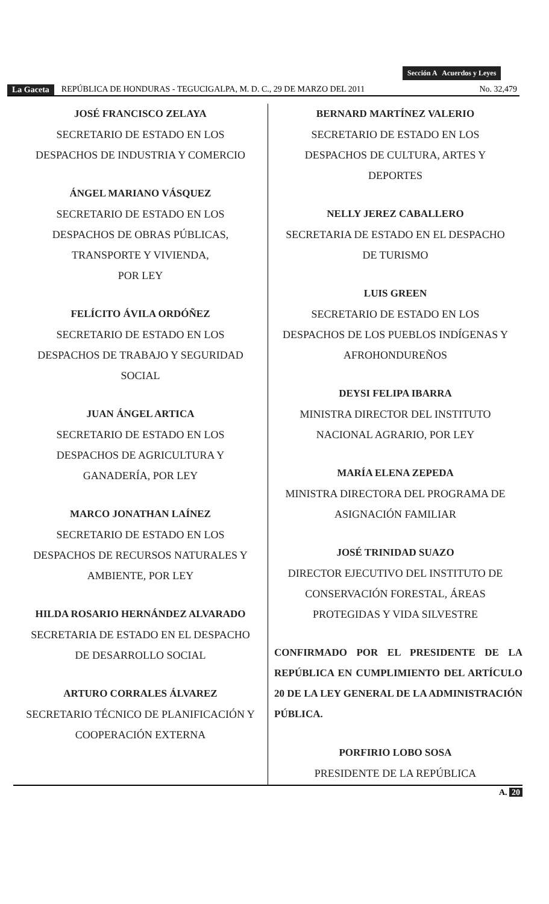Sección A Acuerdos y Leyes
La Gaceta REPÚBLICA DE HONDURAS - TEGUCIGALPA, M. D. C., 29 DE MARZO DEL 2011 No. 32,479
JOSÉ FRANCISCO ZELAYA
SECRETARIO DE ESTADO EN LOS
DESPACHOS DE INDUSTRIA Y COMERCIO
ÁNGEL MARIANO VÁSQUEZ
SECRETARIO DE ESTADO EN LOS
DESPACHOS DE OBRAS PÚBLICAS,
TRANSPORTE Y VIVIENDA,
POR LEY
FELÍCITO ÁVILA ORDÓÑEZ
SECRETARIO DE ESTADO EN LOS
DESPACHOS DE TRABAJO Y SEGURIDAD
SOCIAL
JUAN ÁNGEL ARTICA
SECRETARIO DE ESTADO EN LOS
DESPACHOS DE AGRICULTURA Y
GANADERÍA, POR LEY
MARCO JONATHAN LAÍNEZ
SECRETARIO DE ESTADO EN LOS
DESPACHOS DE RECURSOS NATURALES Y
AMBIENTE, POR LEY
HILDA ROSARIO HERNÁNDEZ ALVARADO
SECRETARIA DE ESTADO EN EL DESPACHO
DE DESARROLLO SOCIAL
ARTURO CORRALES ÁLVAREZ
SECRETARIO TÉCNICO DE PLANIFICACIÓN Y
COOPERACIÓN EXTERNA
BERNARD MARTÍNEZ VALERIO
SECRETARIO DE ESTADO EN LOS
DESPACHOS DE CULTURA, ARTES Y
DEPORTES
NELLY JEREZ CABALLERO
SECRETARIA DE ESTADO EN EL DESPACHO
DE TURISMO
LUIS GREEN
SECRETARIO DE ESTADO EN LOS
DESPACHOS DE LOS PUEBLOS INDÍGENAS Y
AFROHONDUREÑOS
DEYSI FELIPA IBARRA
MINISTRA DIRECTOR DEL INSTITUTO
NACIONAL AGRARIO, POR LEY
MARÍA ELENA ZEPEDA
MINISTRA DIRECTORA DEL PROGRAMA DE
ASIGNACIÓN FAMILIAR
JOSÉ TRINIDAD SUAZO
DIRECTOR EJECUTIVO DEL INSTITUTO DE
CONSERVACIÓN FORESTAL, ÁREAS
PROTEGIDAS Y VIDA SILVESTRE
CONFIRMADO POR EL PRESIDENTE DE LA REPÚBLICA EN CUMPLIMIENTO DEL ARTÍCULO 20 DE LA LEY GENERAL DE LA ADMINISTRACIÓN PÚBLICA.
PORFIRIO LOBO SOSA
PRESIDENTE DE LA REPÚBLICA
A. 20